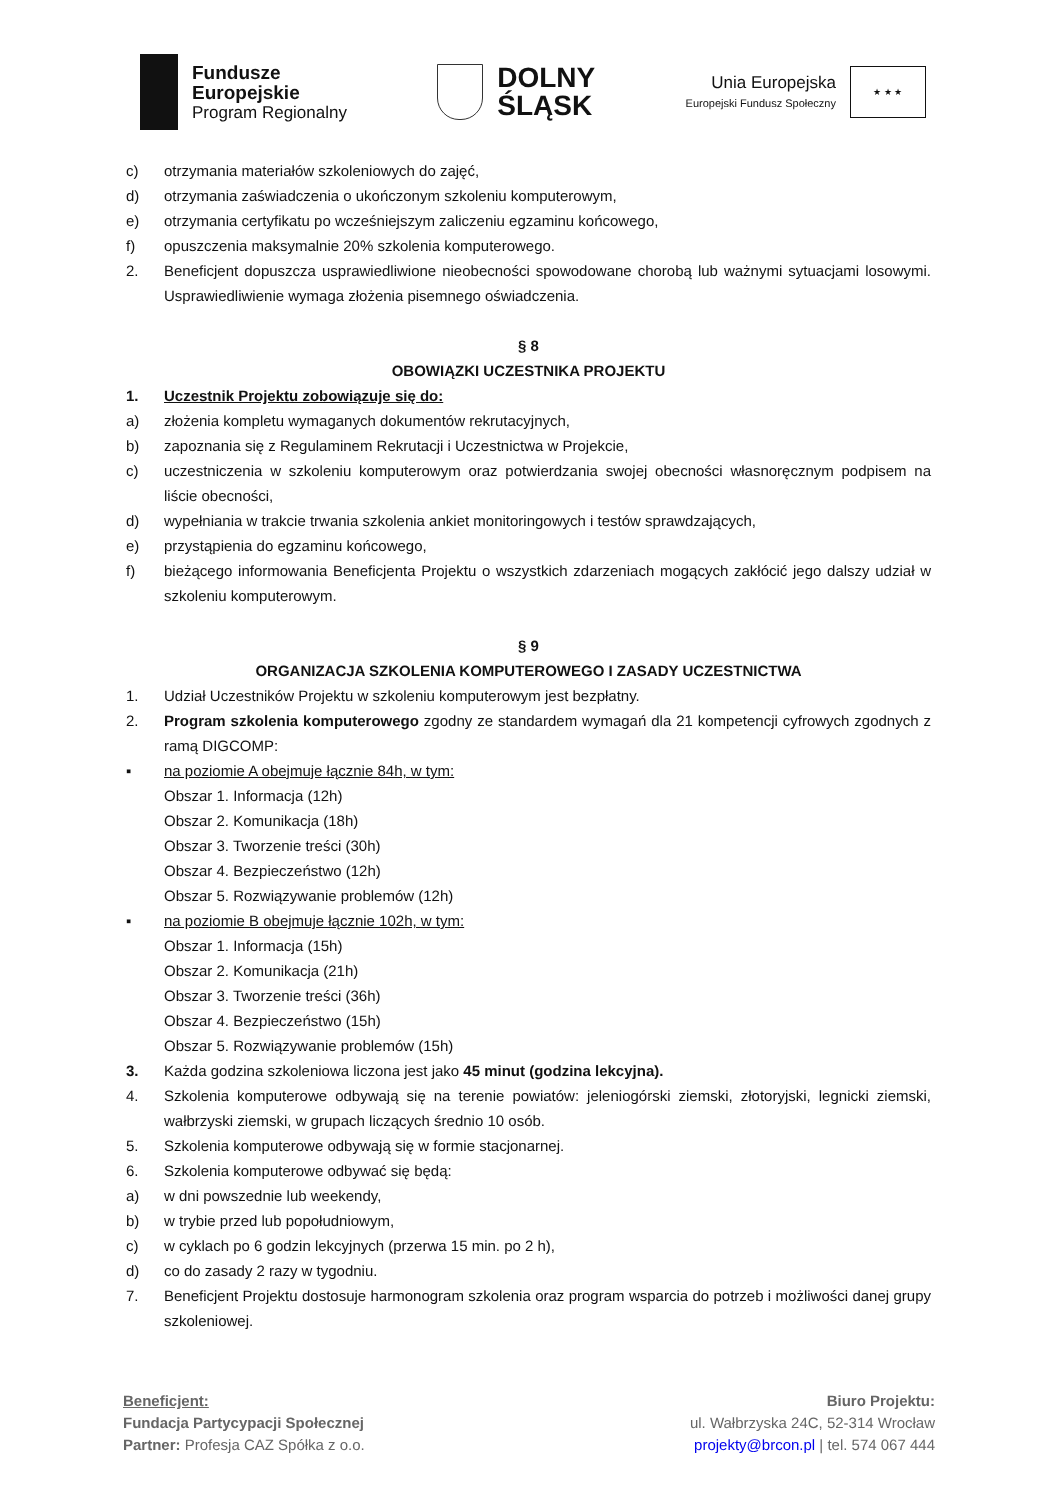Fundusze
Europejskie
Program Regionalny
DOLNY
ŚLĄSK
Unia Europejska
Europejski Fundusz Społeczny
★ ★ ★
c) otrzymania materiałów szkoleniowych do zajęć,
d) otrzymania zaświadczenia o ukończonym szkoleniu komputerowym,
e) otrzymania certyfikatu po wcześniejszym zaliczeniu egzaminu końcowego,
f) opuszczenia maksymalnie 20% szkolenia komputerowego.
2. Beneficjent dopuszcza usprawiedliwione nieobecności spowodowane chorobą lub ważnymi sytuacjami losowymi. Usprawiedliwienie wymaga złożenia pisemnego oświadczenia.
§ 8
OBOWIĄZKI UCZESTNIKA PROJEKTU
1. Uczestnik Projektu zobowiązuje się do:
a) złożenia kompletu wymaganych dokumentów rekrutacyjnych,
b) zapoznania się z Regulaminem Rekrutacji i Uczestnictwa w Projekcie,
c) uczestniczenia w szkoleniu komputerowym oraz potwierdzania swojej obecności własnoręcznym podpisem na liście obecności,
d) wypełniania w trakcie trwania szkolenia ankiet monitoringowych i testów sprawdzających,
e) przystąpienia do egzaminu końcowego,
f) bieżącego informowania Beneficjenta Projektu o wszystkich zdarzeniach mogących zakłócić jego dalszy udział w szkoleniu komputerowym.
§ 9
ORGANIZACJA SZKOLENIA KOMPUTEROWEGO I ZASADY UCZESTNICTWA
1. Udział Uczestników Projektu w szkoleniu komputerowym jest bezpłatny.
2. Program szkolenia komputerowego zgodny ze standardem wymagań dla 21 kompetencji cyfrowych zgodnych z ramą DIGCOMP:
▪ na poziomie A obejmuje łącznie 84h, w tym:
Obszar 1. Informacja (12h)
Obszar 2. Komunikacja (18h)
Obszar 3. Tworzenie treści (30h)
Obszar 4. Bezpieczeństwo (12h)
Obszar 5. Rozwiązywanie problemów (12h)
▪ na poziomie B obejmuje łącznie 102h, w tym:
Obszar 1. Informacja (15h)
Obszar 2. Komunikacja (21h)
Obszar 3. Tworzenie treści (36h)
Obszar 4. Bezpieczeństwo (15h)
Obszar 5. Rozwiązywanie problemów (15h)
3. Każda godzina szkoleniowa liczona jest jako 45 minut (godzina lekcyjna).
4. Szkolenia komputerowe odbywają się na terenie powiatów: jeleniogórski ziemski, złotoryjski, legnicki ziemski, wałbrzyski ziemski, w grupach liczących średnio 10 osób.
5. Szkolenia komputerowe odbywają się w formie stacjonarnej.
6. Szkolenia komputerowe odbywać się będą:
a) w dni powszednie lub weekendy,
b) w trybie przed lub popołudniowym,
c) w cyklach po 6 godzin lekcyjnych (przerwa 15 min. po 2 h),
d) co do zasady 2 razy w tygodniu.
7. Beneficjent Projektu dostosuje harmonogram szkolenia oraz program wsparcia do potrzeb i możliwości danej grupy szkoleniowej.
Beneficjent:
Fundacja Partycypacji Społecznej
Partner: Profesja CAZ Spółka z o.o.
Biuro Projektu:
ul. Wałbrzyska 24C, 52-314 Wrocław
projekty@brcon.pl | tel. 574 067 444